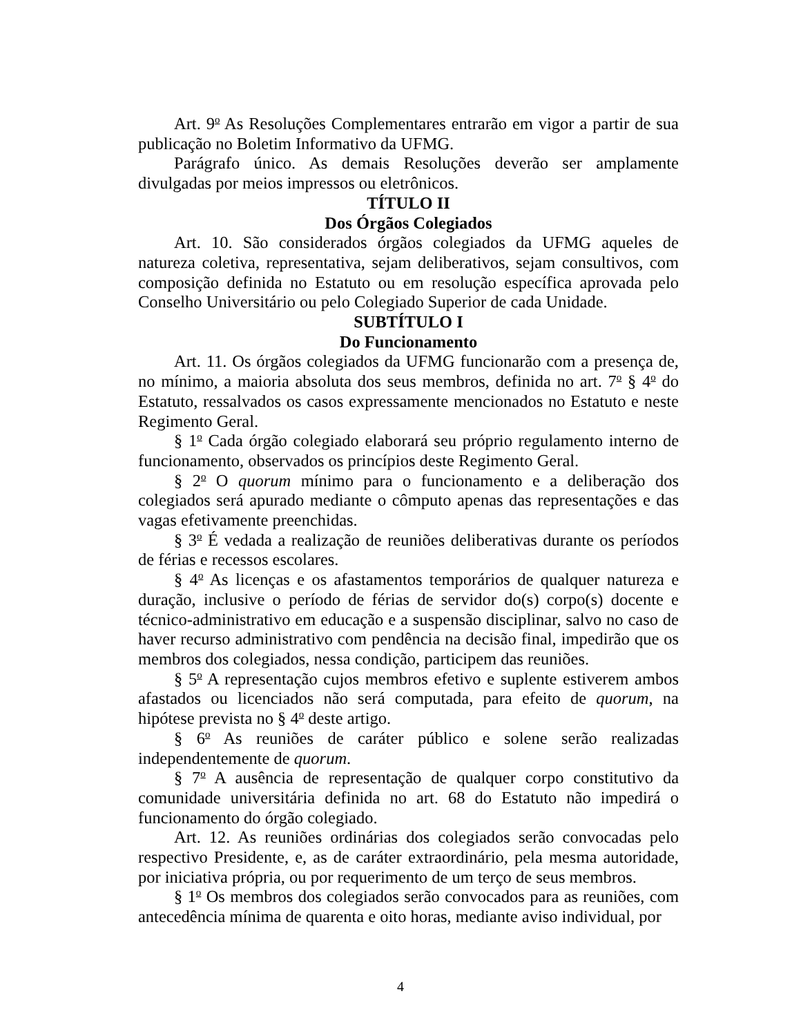Art. 9<sup>o</sup> As Resoluções Complementares entrarão em vigor a partir de sua publicação no Boletim Informativo da UFMG.
Parágrafo único. As demais Resoluções deverão ser amplamente divulgadas por meios impressos ou eletrônicos.
TÍTULO II
Dos Órgãos Colegiados
Art. 10. São considerados órgãos colegiados da UFMG aqueles de natureza coletiva, representativa, sejam deliberativos, sejam consultivos, com composição definida no Estatuto ou em resolução específica aprovada pelo Conselho Universitário ou pelo Colegiado Superior de cada Unidade.
SUBTÍTULO I
Do Funcionamento
Art. 11. Os órgãos colegiados da UFMG funcionarão com a presença de, no mínimo, a maioria absoluta dos seus membros, definida no art. 7<sup>o</sup> § 4<sup>o</sup> do Estatuto, ressalvados os casos expressamente mencionados no Estatuto e neste Regimento Geral.
§ 1<sup>o</sup> Cada órgão colegiado elaborará seu próprio regulamento interno de funcionamento, observados os princípios deste Regimento Geral.
§ 2<sup>o</sup> O quorum mínimo para o funcionamento e a deliberação dos colegiados será apurado mediante o cômputo apenas das representações e das vagas efetivamente preenchidas.
§ 3<sup>o</sup> É vedada a realização de reuniões deliberativas durante os períodos de férias e recessos escolares.
§ 4<sup>o</sup> As licenças e os afastamentos temporários de qualquer natureza e duração, inclusive o período de férias de servidor do(s) corpo(s) docente e técnico-administrativo em educação e a suspensão disciplinar, salvo no caso de haver recurso administrativo com pendência na decisão final, impedirão que os membros dos colegiados, nessa condição, participem das reuniões.
§ 5<sup>o</sup> A representação cujos membros efetivo e suplente estiverem ambos afastados ou licenciados não será computada, para efeito de quorum, na hipótese prevista no § 4<sup>o</sup> deste artigo.
§ 6<sup>o</sup> As reuniões de caráter público e solene serão realizadas independentemente de quorum.
§ 7<sup>o</sup> A ausência de representação de qualquer corpo constitutivo da comunidade universitária definida no art. 68 do Estatuto não impedirá o funcionamento do órgão colegiado.
Art. 12. As reuniões ordinárias dos colegiados serão convocadas pelo respectivo Presidente, e, as de caráter extraordinário, pela mesma autoridade, por iniciativa própria, ou por requerimento de um terço de seus membros.
§ 1<sup>o</sup> Os membros dos colegiados serão convocados para as reuniões, com antecedência mínima de quarenta e oito horas, mediante aviso individual, por
4